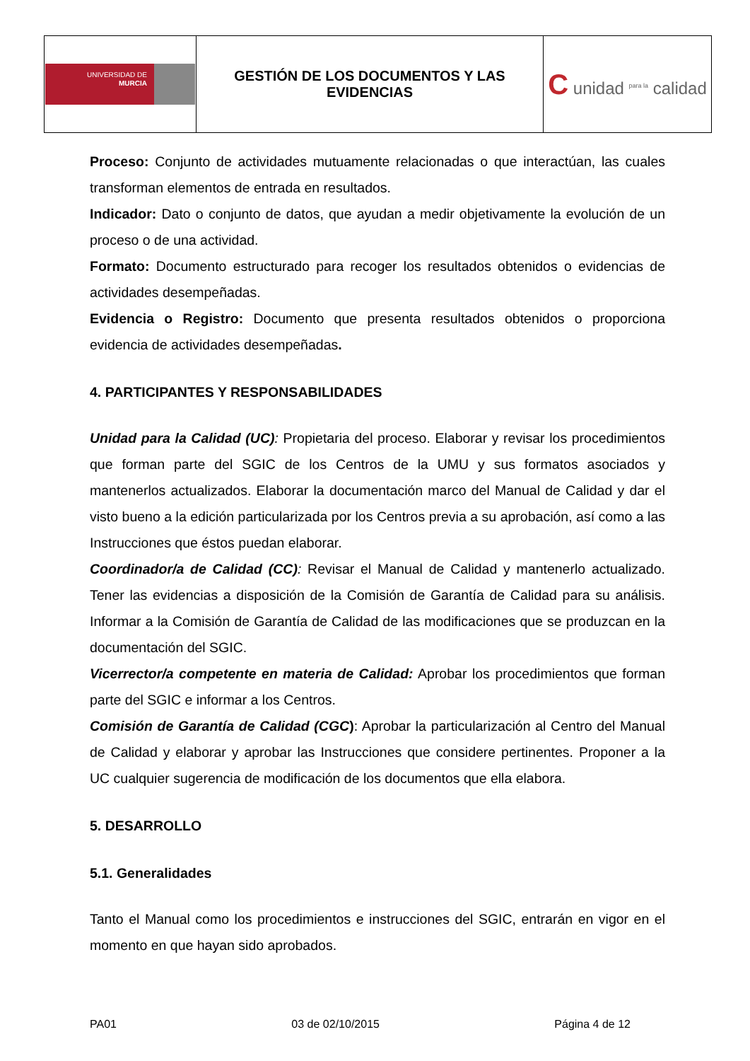| UNIVERSIDAD DE MURCIA | GESTIÓN DE LOS DOCUMENTOS Y LAS EVIDENCIAS | C unidad <sup>para la</sup> calidad |
Proceso: Conjunto de actividades mutuamente relacionadas o que interactúan, las cuales transforman elementos de entrada en resultados.
Indicador: Dato o conjunto de datos, que ayudan a medir objetivamente la evolución de un proceso o de una actividad.
Formato: Documento estructurado para recoger los resultados obtenidos o evidencias de actividades desempeñadas.
Evidencia o Registro: Documento que presenta resultados obtenidos o proporciona evidencia de actividades desempeñadas.
4. PARTICIPANTES Y RESPONSABILIDADES
Unidad para la Calidad (UC): Propietaria del proceso. Elaborar y revisar los procedimientos que forman parte del SGIC de los Centros de la UMU y sus formatos asociados y mantenerlos actualizados. Elaborar la documentación marco del Manual de Calidad y dar el visto bueno a la edición particularizada por los Centros previa a su aprobación, así como a las Instrucciones que éstos puedan elaborar.
Coordinador/a de Calidad (CC): Revisar el Manual de Calidad y mantenerlo actualizado. Tener las evidencias a disposición de la Comisión de Garantía de Calidad para su análisis. Informar a la Comisión de Garantía de Calidad de las modificaciones que se produzcan en la documentación del SGIC.
Vicerrector/a competente en materia de Calidad: Aprobar los procedimientos que forman parte del SGIC e informar a los Centros.
Comisión de Garantía de Calidad (CGC): Aprobar la particularización al Centro del Manual de Calidad y elaborar y aprobar las Instrucciones que considere pertinentes. Proponer a la UC cualquier sugerencia de modificación de los documentos que ella elabora.
5. DESARROLLO
5.1. Generalidades
Tanto el Manual como los procedimientos e instrucciones del SGIC, entrarán en vigor en el momento en que hayan sido aprobados.
PA01 03 de 02/10/2015 Página 4 de 12